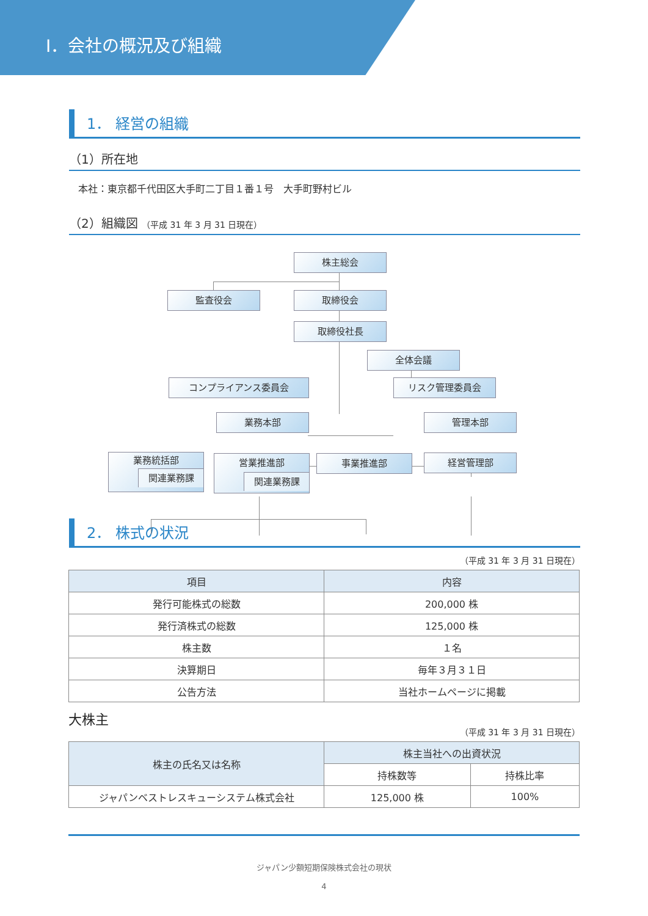Ⅰ．会社の概況及び組織
1． 経営の組織
（1）所在地
本社：東京都千代田区大手町二丁目１番１号　大手町野村ビル
（2）組織図 （平成 31 年 3 月 31 日現在）
株主総会
監査役会 取締役会
取締役社長
全体会議
コンプライアンス委員会 リスク管理委員会
業務本部 管理本部
業務統括部
関連業務課
営業推進部
関連業務課
事業推進部 経営管理部
2． 株式の状況
（平成 31 年 3 月 31 日現在）
| 項目 | 内容 |
| --- | --- |
| 発行可能株式の総数 | 200,000 株 |
| 発行済株式の総数 | 125,000 株 |
| 株主数 | １名 |
| 決算期日 | 毎年３月３１日 |
| 公告方法 | 当社ホームページに掲載 |
大株主
（平成 31 年 3 月 31 日現在）
| 株主の氏名又は名称 | 株主当社への出資状況 | |
| --- | --- | --- |
| | 持株数等 | 持株比率 |
| ジャパンベストレスキューシステム株式会社 | 125,000 株 | 100% |
ジャパン少額短期保険株式会社の現状
4